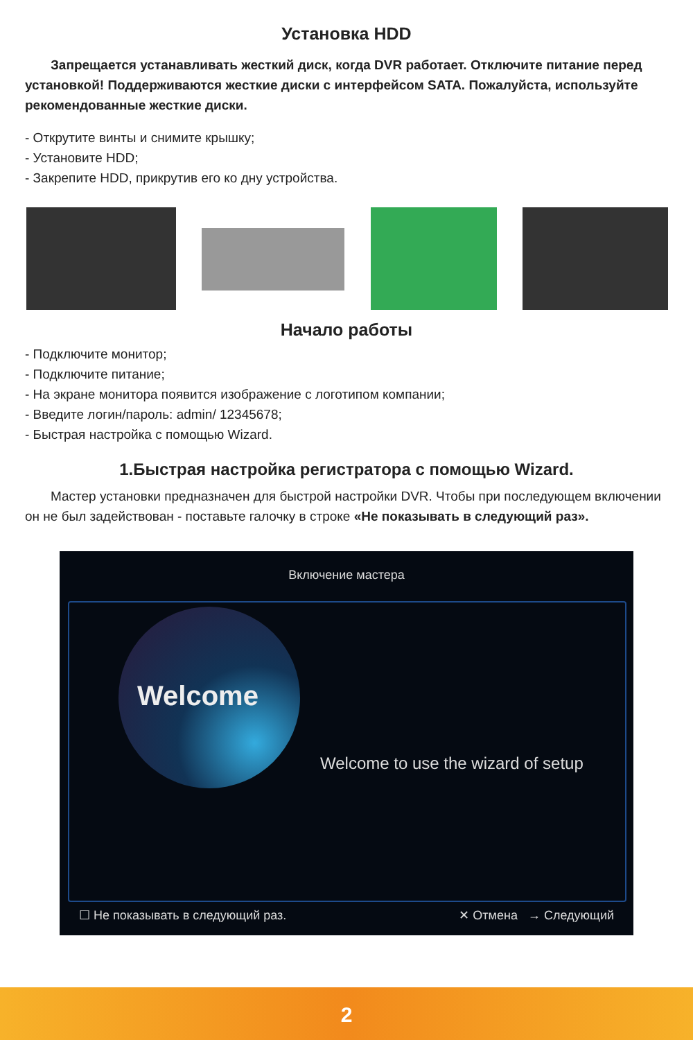Установка HDD
Запрещается устанавливать жесткий диск, когда DVR работает. Отключите питание перед установкой! Поддерживаются жесткие диски с интерфейсом SATA. Пожалуйста, используйте рекомендованные жесткие диски.
- Открутите винты и снимите крышку;
- Установите HDD;
- Закрепите HDD, прикрутив его ко дну устройства.
Начало работы
- Подключите монитор;
- Подключите питание;
- На экране монитора появится изображение с логотипом компании;
- Введите логин/пароль: admin/ 12345678;
- Быстрая настройка с помощью Wizard.
1.Быстрая настройка регистратора с помощью Wizard.
Мастер установки предназначен для быстрой настройки DVR. Чтобы при последующем включении он не был задействован - поставьте галочку в строке «Не показывать в следующий раз».
Включение мастера
Welcome
Welcome to use the wizard of setup
☐ Не показывать в следующий раз. ✕ Отмена → Следующий
2